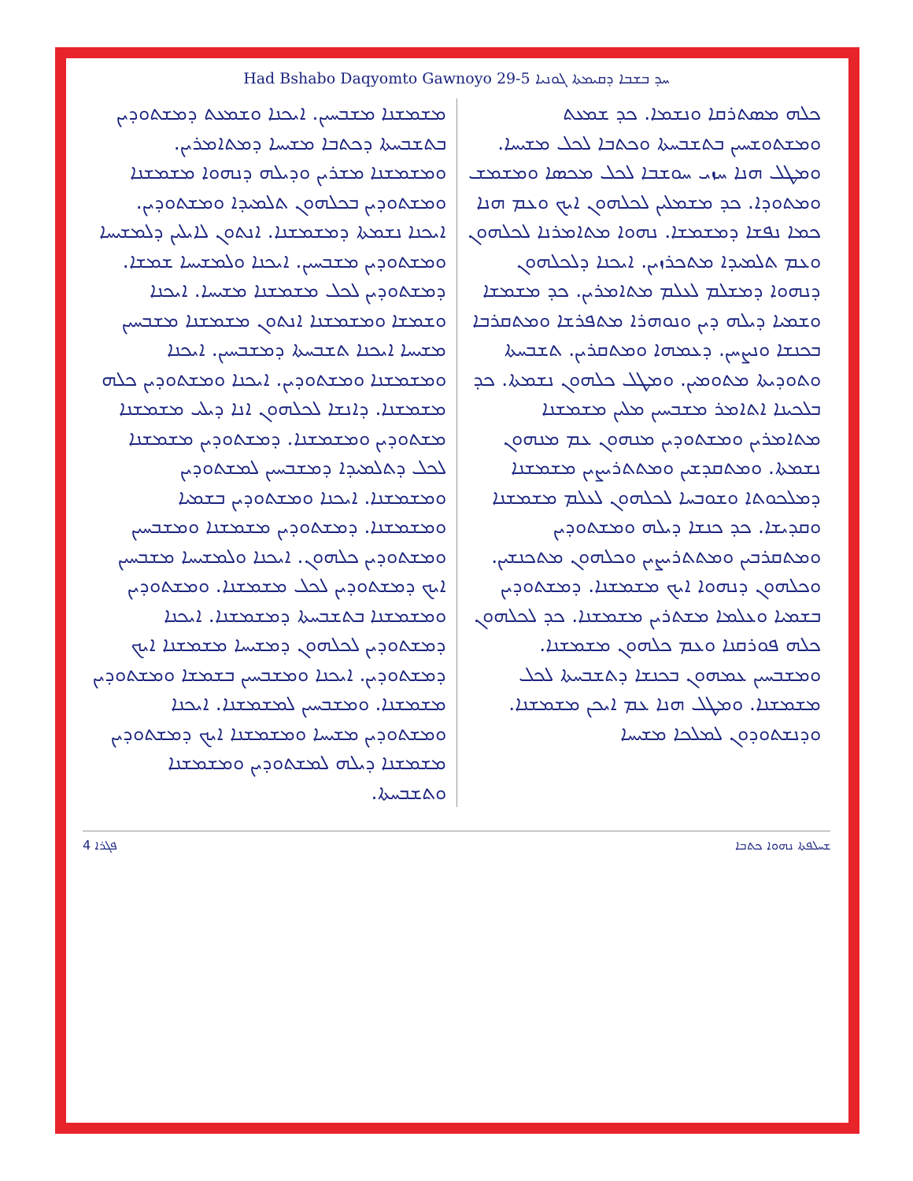Had Bshabo Daqyomto Gawnoyo 29-5 ܚܕ ܒܫܒܐ ܕܩܝܡܬܐ ܓܘܢܝܐ
ܟܠܗ ܡܣܬܪܩܐ ܘܢܫܡܐ. ܟܕ ܫܡܥܬ ܘܡܫܬܘܫܚܝܢ ܒܬܫܒܚܬܐ ܘܟܬܒܐ ܠܟܠ ܡܫܝܚܐ. ܘܡܛܠ ܗܢܐ ܚܙܝ ܚܘܫܒܐ ܠܟܠ ܡܟܣܐ ܘܡܫܡܫ ܘܡܬܘܕܐ. ܟܕ ܡܫܡܠܝܢ ܠܟܠܗܘܢ ܐܝܟ ܘܥܡ ܗܢܐ ܟܡܐ ܢܦܫܐ ܕܡܫܡܫܐ. ܢܗܘܐ ܡܬܐܡܪܢܐ ܠܟܠܗܘܢ ܘܥܡ ܬܠܡܝܕܐ ܡܬܟܪܙܝܢ. ܐܝܟܢܐ ܕܠܟܠܗܘܢ ܕܢܗܘܐ ܕܡܫܠܡ ܠܥܠܡ ܡܬܐܡܪܝܢ. ܟܕ ܡܫܡܫܐ ܘܫܡܝܐ ܕܝܠܗ ܕܝܢ ܘܢܘܗܪܐ ܡܬܦܪܫܐ ܘܡܬܩܪܒܐ ܒܟܢܫܐ ܘܢܨܚܢ. ܕܥܡܗܐ ܘܡܬܩܪܝܢ. ܬܫܒܚܬܐ ܘܬܘܕܝܬܐ ܡܬܘܡܝܢ. ܘܡܛܠ ܟܠܗܘܢ ܢܫܡܬܐ. ܟܕ ܒܠܟܝܢܐ ܐܬܐܡܪ ܡܫܒܚܝܢ ܡܠܝܢ ܡܫܡܫܢܐ ܡܬܐܡܪܝܢ ܘܡܫܬܘܕܝܢ ܡܢܗܘܢ ܥܡ ܡܢܗܘܢ ܢܫܡܬܐ. ܘܡܬܩܕܫܝܢ ܘܡܬܬܪܝܨܝܢ ܡܫܡܫܢܐ ܕܡܠܟܘܬܐ ܘܫܘܒܚܐ ܠܟܠܗܘܢ ܠܥܠܡ ܡܫܡܫܢܐ ܘܩܕܝܫܐ. ܟܕ ܟܢܫܐ ܕܝܠܗ ܘܡܫܬܘܕܝܢ ܘܡܬܩܪܒܝܢ ܘܡܬܬܪܝܨܝܢ ܘܟܠܗܘܢ ܡܬܟܢܫܝܢ. ܘܟܠܗܘܢ ܕܢܗܘܐ ܐܝܟ ܡܫܡܫܢܐ. ܕܡܫܬܘܕܝܢ ܒܫܡܝܐ ܘܥܠܡܐ ܡܫܬܪܝܢ ܡܫܡܫܢܐ. ܟܕ ܠܟܠܗܘܢ ܟܠܗ ܦܘܪܩܢܐ ܘܥܡ ܟܠܗܘܢ ܡܫܡܫܢܐ. ܘܡܫܒܚܝܢ ܥܡܗܘܢ ܒܟܢܫܐ ܕܬܫܒܚܬܐ ܠܟܠ ܡܫܡܫܢܐ. ܘܡܛܠ ܗܢܐ ܥܡ ܐܝܟܢ ܡܫܡܫܢܐ. ܘܕܢܫܬܘܕܘܢ ܠܡܠܟܐ ܡܫܝܚܐ
ܡܫܡܫܢܐ ܡܫܒܚܝܢ. ܐܝܟܢܐ ܘܫܡܥܬ ܕܡܫܬܘܕܝܢ ܒܬܫܒܚܬܐ ܕܟܬܒܐ ܡܫܝܚܐ ܕܡܬܐܡܪܝܢ. ܘܡܫܡܫܢܐ ܡܫܪܝܢ ܘܕܝܠܗ ܕܢܗܘܐ ܡܫܡܫܢܐ ܘܡܫܬܘܕܝܢ ܒܟܠܗܘܢ ܬܠܡܝܕܐ ܘܡܫܬܘܕܝܢ. ܐܝܟܢܐ ܢܫܡܬܐ ܕܡܫܡܫܢܐ. ܐܢܬܘܢ ܠܐܝܠܝܢ ܕܠܡܫܝܚܐ ܘܡܫܬܘܕܝܢ ܡܫܒܚܝܢ. ܐܝܟܢܐ ܘܠܡܫܝܚܐ ܫܡܫܐ. ܕܡܫܬܘܕܝܢ ܠܟܠ ܡܫܡܫܢܐ ܡܫܝܚܐ. ܐܝܟܢܐ ܘܫܡܫܐ ܘܡܫܡܫܢܐ ܐܢܬܘܢ ܡܫܡܫܢܐ ܡܫܒܚܝܢ ܡܫܝܚܐ ܐܝܟܢܐ ܬܫܒܚܬܐ ܕܡܫܒܚܝܢ. ܐܝܟܢܐ ܘܡܫܡܫܢܐ ܘܡܫܬܘܕܝܢ. ܐܝܟܢܐ ܘܡܫܬܘܕܝܢ ܟܠܗ ܡܫܡܫܢܐ. ܕܐܢܫܐ ܠܟܠܗܘܢ ܐܢܐ ܕܝܠܝ ܡܫܡܫܢܐ ܡܫܬܘܕܝܢ ܘܡܫܡܫܢܐ. ܕܡܫܬܘܕܝܢ ܡܫܡܫܢܐ ܠܟܠ ܕܬܠܡܝܕܐ ܕܡܫܒܚܝܢ ܠܡܫܬܘܕܝܢ ܘܡܫܡܫܢܐ. ܐܝܟܢܐ ܘܡܫܬܘܕܝܢ ܒܫܡܝܐ ܘܡܫܡܫܢܐ. ܕܡܫܬܘܕܝܢ ܡܫܡܫܢܐ ܘܡܫܒܚܝܢ ܘܡܫܬܘܕܝܢ ܟܠܗܘܢ. ܐܝܟܢܐ ܘܠܡܫܝܚܐ ܡܫܒܚܝܢ ܐܝܟ ܕܡܫܬܘܕܝܢ ܠܟܠ ܡܫܡܫܢܐ. ܘܡܫܬܘܕܝܢ ܘܡܫܡܫܢܐ ܒܬܫܒܚܬܐ ܕܡܫܡܫܢܐ. ܐܝܟܢܐ ܕܡܫܬܘܕܝܢ ܠܟܠܗܘܢ ܕܡܫܝܚܐ ܡܫܡܫܢܐ ܐܝܟ ܕܡܫܬܘܕܝܢ. ܐܝܟܢܐ ܘܡܫܒܚܝܢ ܒܫܡܫܐ ܘܡܫܬܘܕܝܢ ܡܫܡܫܢܐ. ܘܡܫܒܚܝܢ ܠܡܫܡܫܢܐ. ܐܝܟܢܐ ܘܡܫܬܘܕܝܢ ܡܫܝܚܐ ܘܡܫܡܫܢܐ ܐܝܟ ܕܡܫܬܘܕܝܢ ܡܫܡܫܢܐ ܕܝܠܗ ܠܡܫܬܘܕܝܢ ܘܡܫܡܫܢܐ ܘܬܫܒܚܬܐ.
ܦܓܪܐ 4 ܫܚܠܦܬܐ ܢܗܘܐ ܟܬܒܐ